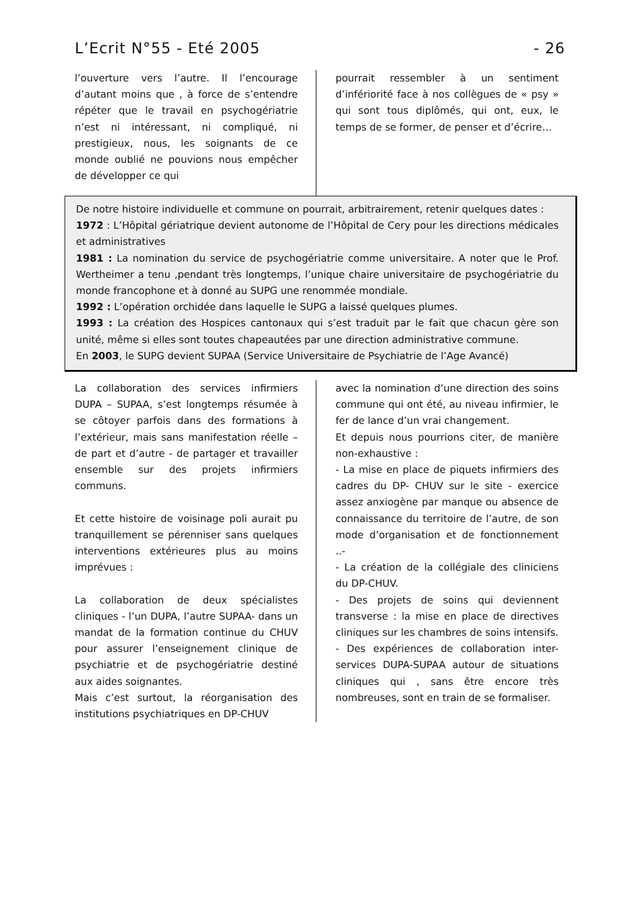L’Ecrit N°55 - Eté 2005 - 26
l’ouverture vers l’autre. Il l’encourage d’autant moins que , à force de s’entendre répéter que le travail en psychogériatrie n’est ni intéressant, ni compliqué, ni prestigieux, nous, les soignants de ce monde oublié ne pouvions nous empêcher de développer ce qui
pourrait ressembler à un sentiment d’infériorité face à nos collègues de « psy » qui sont tous diplômés, qui ont, eux, le temps de se former, de penser et d’écrire…
De notre histoire individuelle et commune on pourrait, arbitrairement, retenir quelques dates :
1972 : L’Hôpital gériatrique devient autonome de l’Hôpital de Cery pour les directions médicales et administratives
1981 : La nomination du service de psychogériatrie comme universitaire. A noter que le Prof. Wertheimer a tenu ,pendant très longtemps, l’unique chaire universitaire de psychogériatrie du monde francophone et à donné au SUPG une renommée mondiale.
1992 : L’opération orchidée dans laquelle le SUPG a laissé quelques plumes.
1993 : La création des Hospices cantonaux qui s’est traduit par le fait que chacun gère son unité, même si elles sont toutes chapeautées par une direction administrative commune.
En 2003, le SUPG devient SUPAA (Service Universitaire de Psychiatrie de l’Age Avancé)
La collaboration des services infirmiers DUPA – SUPAA, s’est longtemps résumée à se côtoyer parfois dans des formations à l’extérieur, mais sans manifestation réelle – de part et d’autre - de partager et travailler ensemble sur des projets infirmiers communs.
Et cette histoire de voisinage poli aurait pu tranquillement se pérenniser sans quelques interventions extérieures plus au moins imprévues :
La collaboration de deux spécialistes cliniques - l’un DUPA, l’autre SUPAA- dans un mandat de la formation continue du CHUV pour assurer l’enseignement clinique de psychiatrie et de psychogériatrie destiné aux aides soignantes.
Mais c’est surtout, la réorganisation des institutions psychiatriques en DP-CHUV
avec la nomination d’une direction des soins commune qui ont été, au niveau infirmier, le fer de lance d’un vrai changement.
Et depuis nous pourrions citer, de manière non-exhaustive :
- La mise en place de piquets infirmiers des cadres du DP- CHUV sur le site - exercice assez anxiogène par manque ou absence de connaissance du territoire de l’autre, de son mode d’organisation et de fonctionnement ..-
- La création de la collégiale des cliniciens du DP-CHUV.
- Des projets de soins qui deviennent transverse : la mise en place de directives cliniques sur les chambres de soins intensifs.
- Des expériences de collaboration inter-services DUPA-SUPAA autour de situations cliniques qui , sans être encore très nombreuses, sont en train de se formaliser.